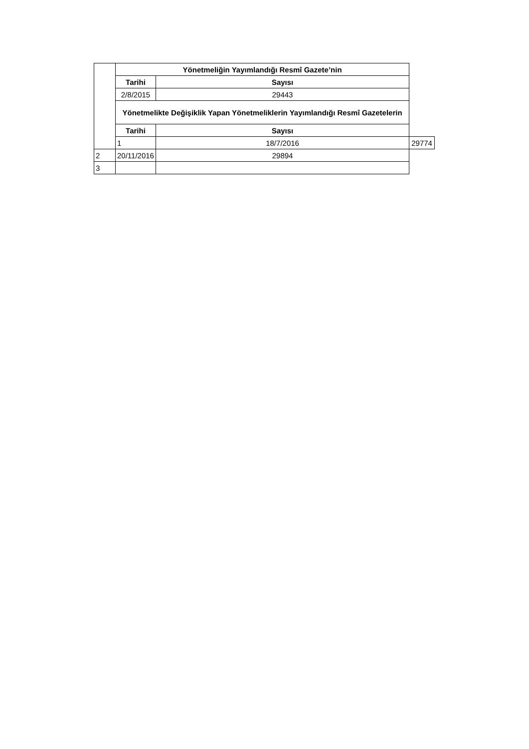| | Yönetmeliğin Yayımlandığı Resmî Gazete’nin | | |
| | Tarihi | Sayısı | |
| | 2/8/2015 | 29443 | |
| | Yönetmelikte Değişiklik Yapan Yönetmeliklerin Yayımlandığı Resmî Gazetelerin | | |
| | Tarihi | Sayısı | |
| | 1 | 18/7/2016 | 29774 |
| 2 | 20/11/2016 | 29894 | |
| 3 | | | |